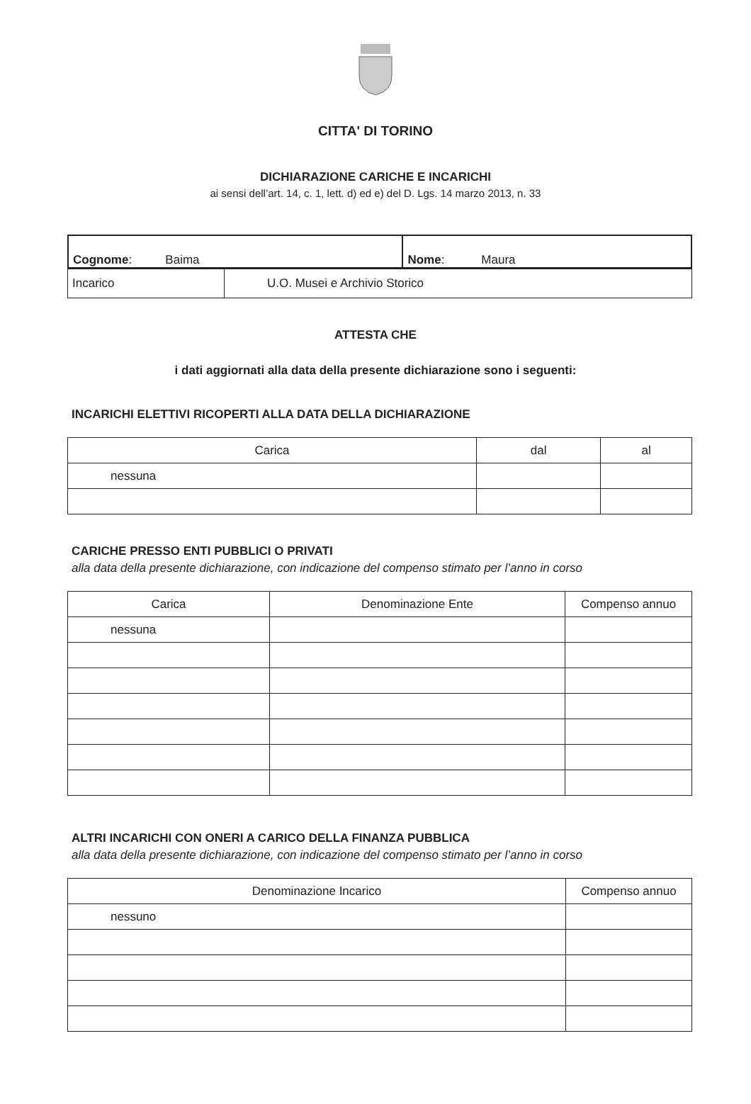CITTA' DI TORINO
DICHIARAZIONE CARICHE E INCARICHI
ai sensi dell’art. 14, c. 1, lett. d) ed e) del D. Lgs. 14 marzo 2013, n. 33
| Cognome : Baima | Nome : Maura |
| Incarico | U.O. Musei e Archivio Storico |
ATTESTA CHE
i dati aggiornati alla data della presente dichiarazione sono i seguenti:
INCARICHI ELETTIVI RICOPERTI ALLA DATA DELLA DICHIARAZIONE
| Carica | dal | al |
| --- | --- | --- |
| nessuna | | |
CARICHE PRESSO ENTI PUBBLICI O PRIVATI
alla data della presente dichiarazione, con indicazione del compenso stimato per l’anno in corso
| Carica | Denominazione Ente | Compenso annuo |
| --- | --- | --- |
| nessuna | | |
ALTRI INCARICHI CON ONERI A CARICO DELLA FINANZA PUBBLICA
alla data della presente dichiarazione, con indicazione del compenso stimato per l’anno in corso
| Denominazione Incarico | Compenso annuo |
| --- | --- |
| nessuno | |